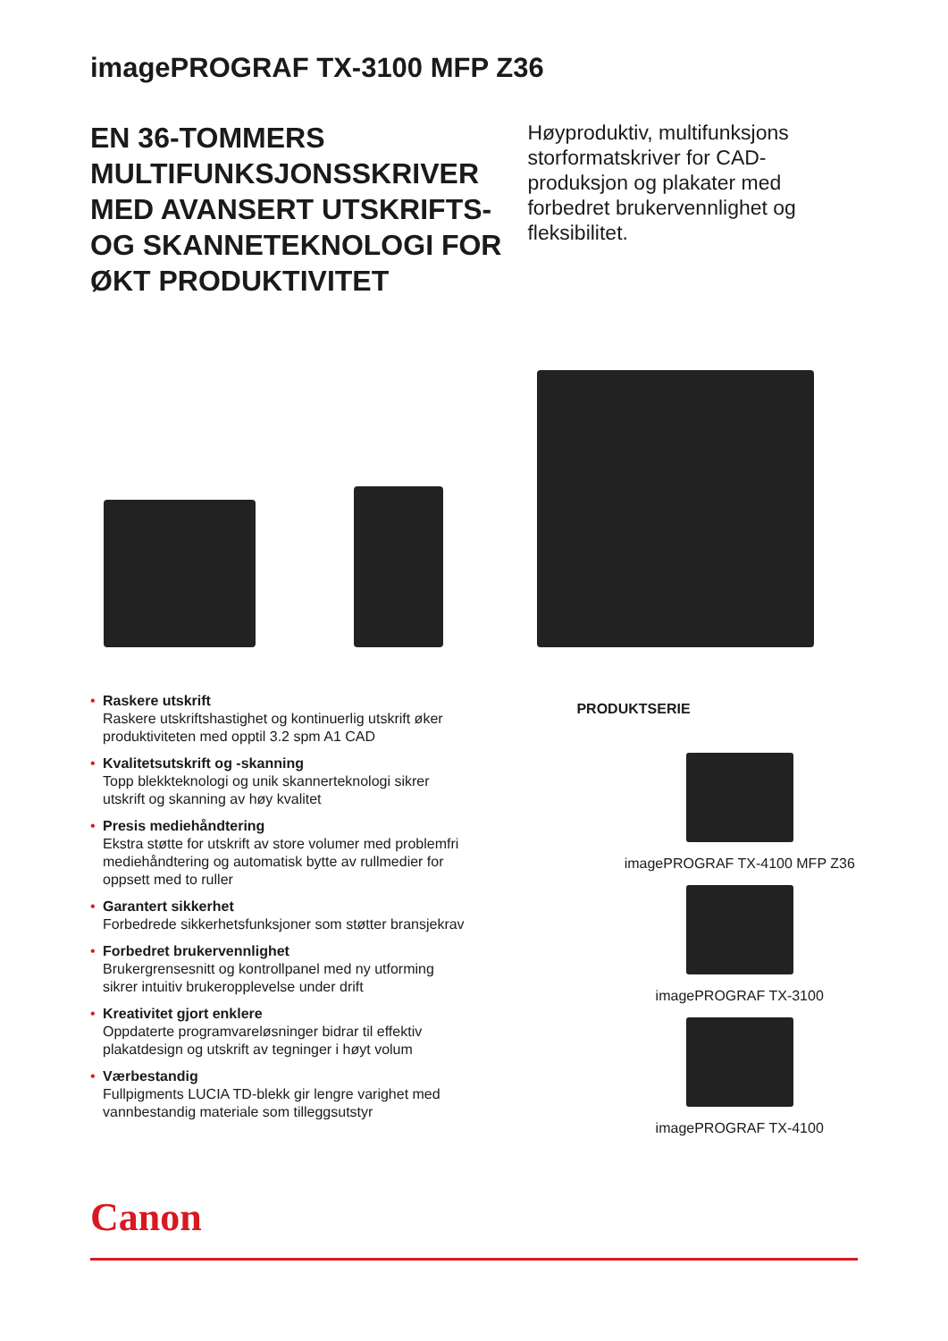imagePROGRAF TX-3100 MFP Z36
EN 36-TOMMERS MULTIFUNKSJONSSKRIVER MED AVANSERT UTSKRIFTS- OG SKANNETEKNOLOGI FOR ØKT PRODUKTIVITET
Høyproduktiv, multifunksjons storformatskriver for CAD-produksjon og plakater med forbedret brukervennlighet og fleksibilitet.
• Raskere utskrift
Raskere utskriftshastighet og kontinuerlig utskrift øker produktiviteten med opptil 3.2 spm A1 CAD
• Kvalitetsutskrift og -skanning
Topp blekkteknologi og unik skannerteknologi sikrer utskrift og skanning av høy kvalitet
• Presis mediehåndtering
Ekstra støtte for utskrift av store volumer med problemfri mediehåndtering og automatisk bytte av rullmedier for oppsett med to ruller
• Garantert sikkerhet
Forbedrede sikkerhetsfunksjoner som støtter bransjekrav
• Forbedret brukervennlighet
Brukergrensesnitt og kontrollpanel med ny utforming sikrer intuitiv brukeropplevelse under drift
• Kreativitet gjort enklere
Oppdaterte programvareløsninger bidrar til effektiv plakatdesign og utskrift av tegninger i høyt volum
• Værbestandig
Fullpigments LUCIA TD-blekk gir lengre varighet med vannbestandig materiale som tilleggsutstyr
PRODUKTSERIE
imagePROGRAF TX-4100 MFP Z36
imagePROGRAF TX-3100
imagePROGRAF TX-4100
Canon